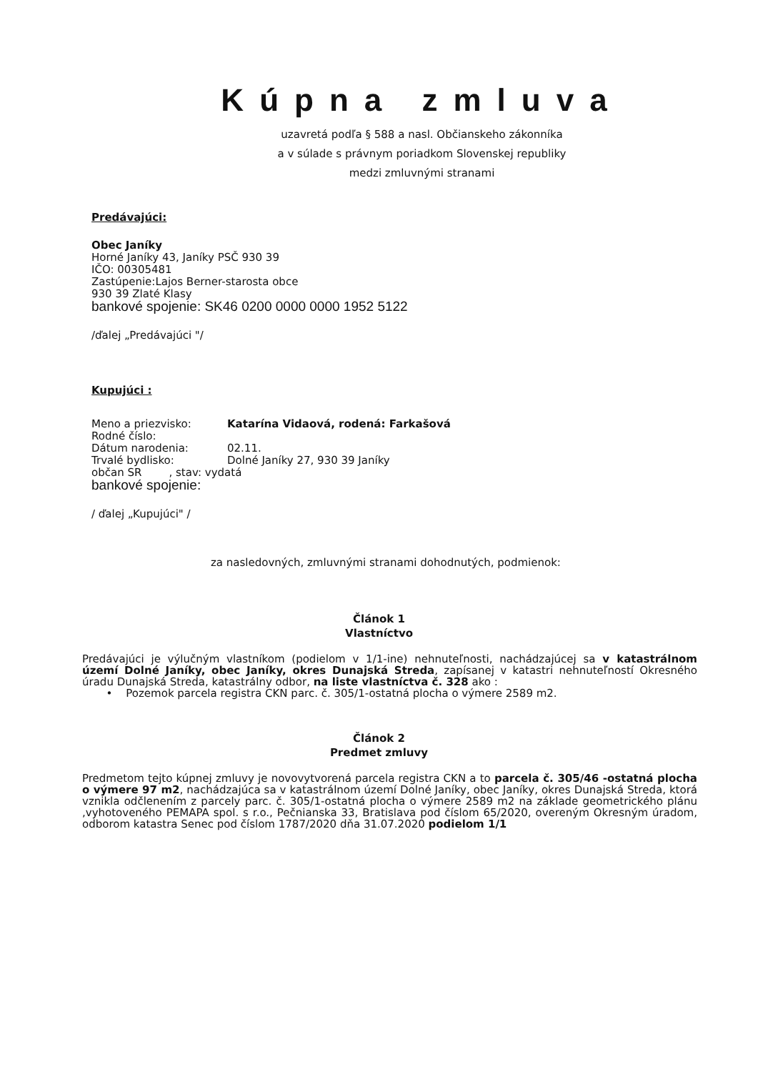Kúpna zmluva
uzavretá podľa § 588 a nasl. Občianskeho zákonníka
a v súlade s právnym poriadkom Slovenskej republiky
medzi zmluvnými stranami
Predávajúci:
Obec Janíky
Horné Janíky 43, Janíky PSČ 930 39
IČO: 00305481
Zastúpenie:Lajos Berner-starosta obce
930 39 Zlaté Klasy
bankové spojenie: SK46 0200 0000 0000 1952 5122
/ďalej „Predávajúci "/
Kupujúci :
| Meno a priezvisko: | Katarína Vidaová, rodená: Farkašová |
| Rodné číslo: | |
| Dátum narodenia: | 02.11. |
| Trvalé bydlisko: | Dolné Janíky 27, 930 39 Janíky |
| občan SR , stav: vydatá | |
| bankové spojenie: | |
/ ďalej „Kupujúci" /
za nasledovných, zmluvnými stranami dohodnutých, podmienok:
Článok 1
Vlastníctvo
Predávajúci je výlučným vlastníkom (podielom v 1/1-ine) nehnuteľnosti, nachádzajúcej sa v katastrálnom území Dolné Janíky, obec Janíky, okres Dunajská Streda, zapísanej v katastri nehnuteľností Okresného úradu Dunajská Streda, katastrálny odbor, na liste vlastníctva č. 328 ako :
• Pozemok parcela registra CKN parc. č. 305/1-ostatná plocha o výmere 2589 m2.
Článok 2
Predmet zmluvy
Predmetom tejto kúpnej zmluvy je novovytvorená parcela registra CKN a to parcela č. 305/46 -ostatná plocha o výmere 97 m2, nachádzajúca sa v katastrálnom území Dolné Janíky, obec Janíky, okres Dunajská Streda, ktorá vznikla odčlenením z parcely parc. č. 305/1-ostatná plocha o výmere 2589 m2 na základe geometrického plánu ,vyhotoveného PEMAPA spol. s r.o., Pečnianska 33, Bratislava pod číslom 65/2020, overeným Okresným úradom, odborom katastra Senec pod číslom 1787/2020 dňa 31.07.2020 podielom 1/1